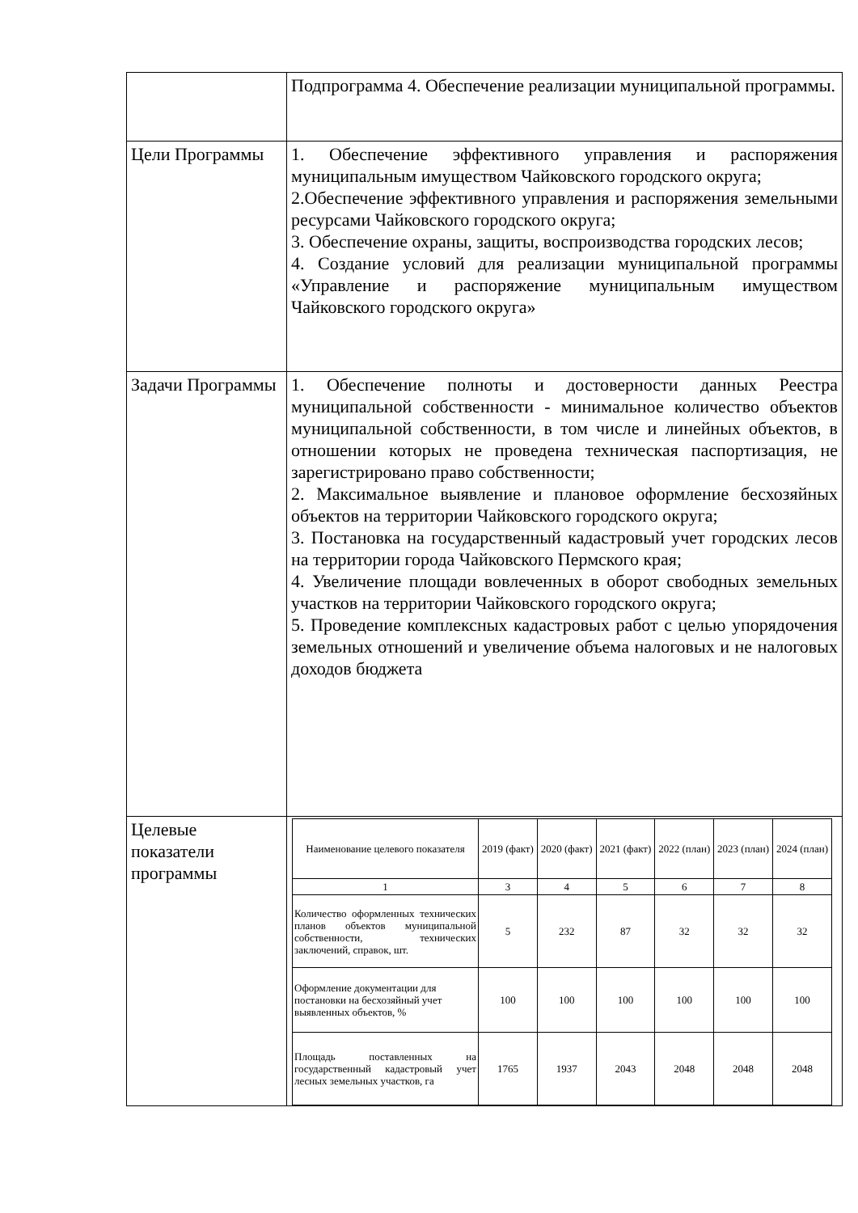| | Подпрограмма 4. Обеспечение реализации муниципальной программы. |
| Цели Программы | 1. Обеспечение эффективного управления и распоряжения муниципальным имуществом Чайковского городского округа; 2.Обеспечение эффективного управления и распоряжения земельными ресурсами Чайковского городского округа; 3. Обеспечение охраны, защиты, воспроизводства городских лесов; 4. Создание условий для реализации муниципальной программы «Управление и распоряжение муниципальным имуществом Чайковского городского округа» |
| Задачи Программы | 1. Обеспечение полноты и достоверности данных Реестра муниципальной собственности - минимальное количество объектов муниципальной собственности, в том числе и линейных объектов, в отношении которых не проведена техническая паспортизация, не зарегистрировано право собственности; 2. Максимальное выявление и плановое оформление бесхозяйных объектов на территории Чайковского городского округа; 3. Постановка на государственный кадастровый учет городских лесов на территории города Чайковского Пермского края; 4. Увеличение площади вовлеченных в оборот свободных земельных участков на территории Чайковского городского округа; 5. Проведение комплексных кадастровых работ с целью упорядочения земельных отношений и увеличение объема налоговых и не налоговых доходов бюджета |
| Целевые показатели программы | / Наименование целевого показателя / 2019 (факт) / 2020 (факт) / 2021 (факт) / 2022 (план) / 2023 (план) / 2024 (план) / / 1 / 3 / 4 / 5 / 6 / 7 / 8 / / Количество оформленных технических планов объектов муниципальной собственности, технических заключений, справок, шт. / 5 / 232 / 87 / 32 / 32 / 32 / / Оформление документации для постановки на бесхозяйный учет выявленных объектов, % / 100 / 100 / 100 / 100 / 100 / 100 / / Площадь поставленных на государственный кадастровый учет лесных земельных участков, га / 1765 / 1937 / 2043 / 2048 / 2048 / 2048 / |